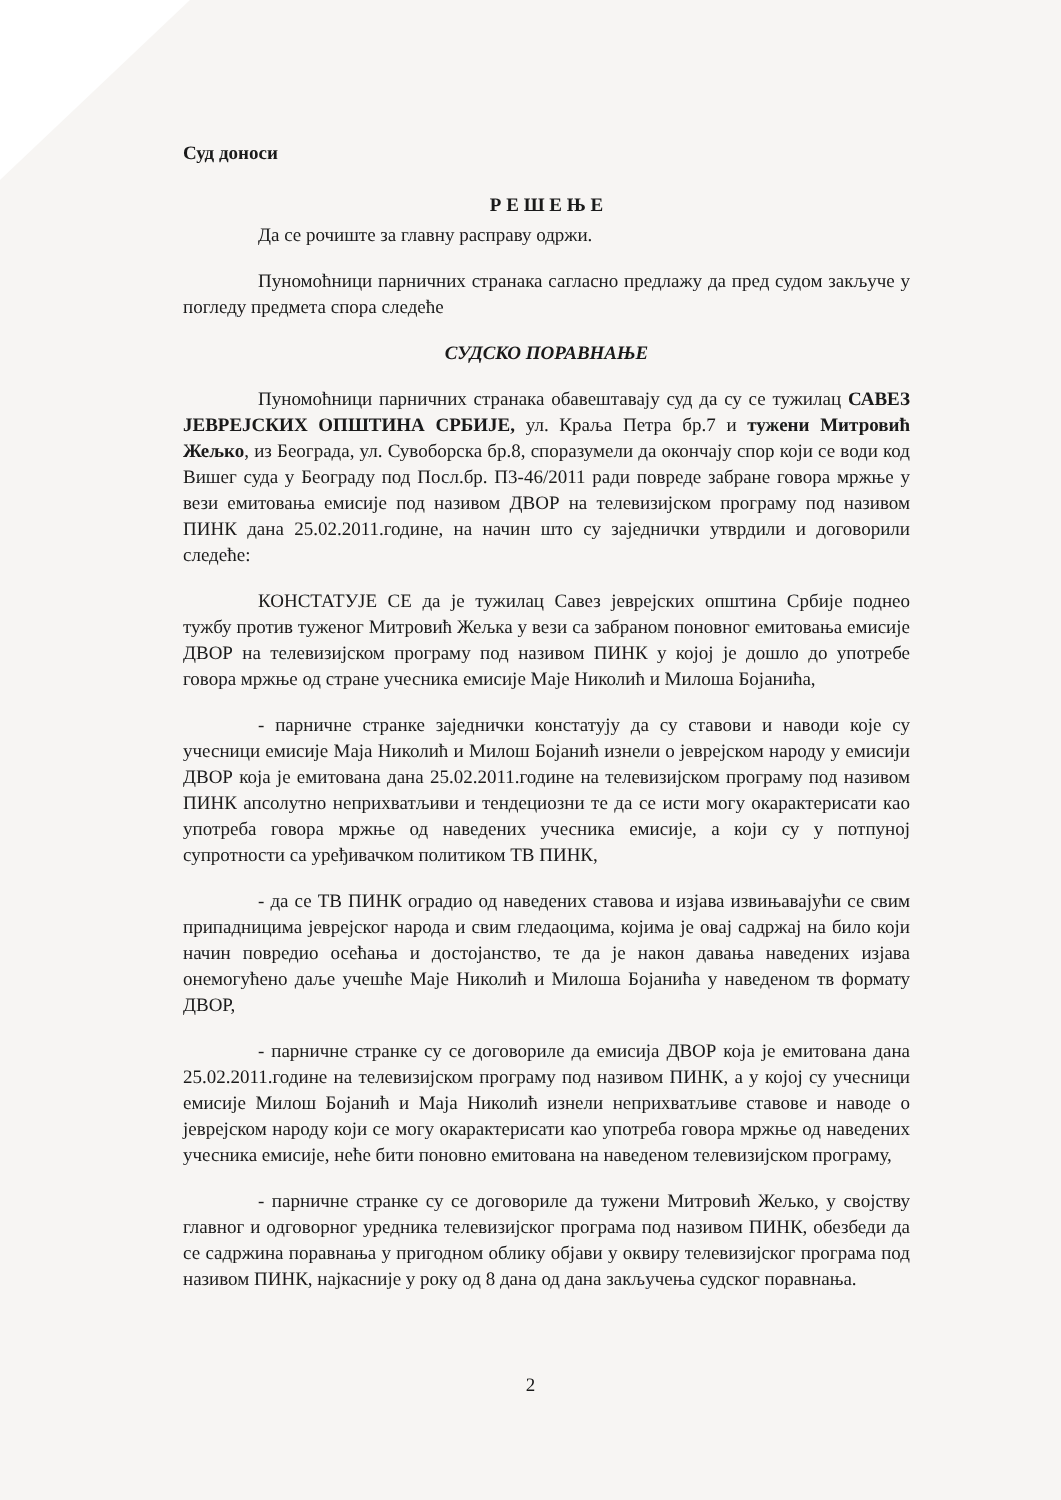Суд доноси
Р Е Ш Е Њ Е
Да се рочиште за главну расправу одржи.
Пуномоћници парничних странака сагласно предлажу да пред судом закључе у погледу предмета спора следеће
СУДСКО ПОРАВНАЊЕ
Пуномоћници парничних странака обавештавају суд да су се тужилац САВЕЗ ЈЕВРЕЈСКИХ ОПШТИНА СРБИЈЕ, ул. Краља Петра бр.7 и тужени Митровић Жељко, из Београда, ул. Сувоборска бр.8, споразумели да окончају спор који се води код Вишег суда у Београду под Посл.бр. П3-46/2011 ради повреде забране говора мржње у вези емитовања емисије под називом ДВОР на телевизијском програму под називом ПИНК дана 25.02.2011.године, на начин што су заједнички утврдили и договорили следеће:
КОНСТАТУЈЕ СЕ да је тужилац Савез јеврејских општина Србије поднео тужбу против туженог Митровић Жељка у вези са забраном поновног емитовања емисије ДВОР на телевизијском програму под називом ПИНК у којој је дошло до употребе говора мржње од стране учесника емисије Маје Николић и Милоша Бојанића,
- парничне странке заједнички констатују да су ставови и наводи које су учесници емисије Маја Николић и Милош Бојанић изнели о јеврејском народу у емисији ДВОР која је емитована дана 25.02.2011.године на телевизијском програму под називом ПИНК апсолутно неприхватљиви и тендециозни те да се исти могу окарактерисати као употреба говора мржње од наведених учесника емисије, а који су у потпуној супротности са уређивачком политиком ТВ ПИНК,
- да се ТВ ПИНК оградио од наведених ставова и изјава извињавајући се свим припадницима јеврејског народа и свим гледаоцима, којима је овај садржај на било који начин повредио осећања и достојанство, те да је након давања наведених изјава онемогућено даље учешће Маје Николић и Милоша Бојанића у наведеном тв формату ДВОР,
- парничне странке су се договориле да емисија ДВОР која је емитована дана 25.02.2011.године на телевизијском програму под називом ПИНК, а у којој су учесници емисије Милош Бојанић и Маја Николић изнели неприхватљиве ставове и наводе о јеврејском народу који се могу окарактерисати као употреба говора мржње од наведених учесника емисије, неће бити поновно емитована на наведеном телевизијском програму,
- парничне странке су се договориле да тужени Митровић Жељко, у својству главног и одговорног уредника телевизијског програма под називом ПИНК, обезбеди да се садржина поравнања у пригодном облику објави у оквиру телевизијског програма под називом ПИНК, најкасније у року од 8 дана од дана закључења судског поравнања.
2